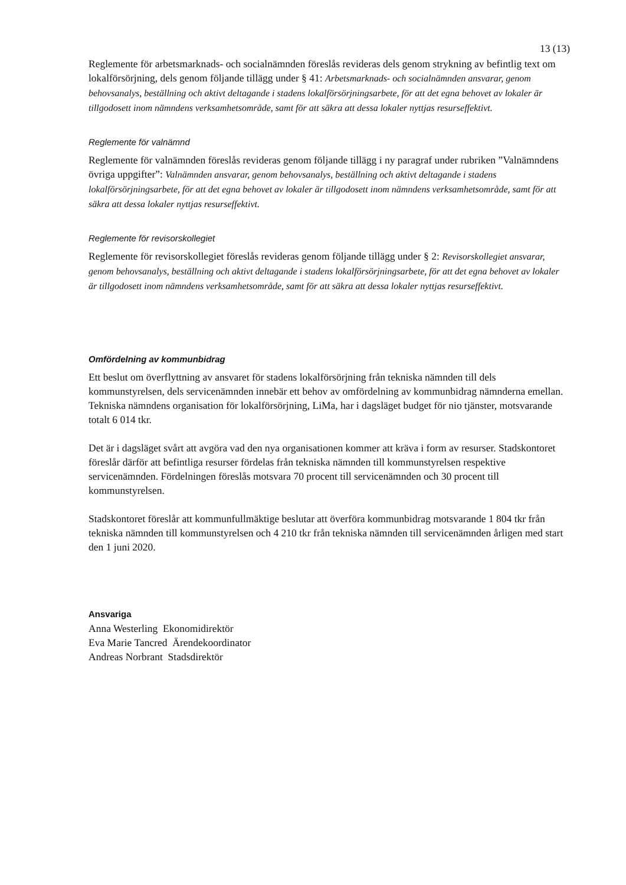13 (13)
Reglemente för arbetsmarknads- och socialnämnden föreslås revideras dels genom strykning av befintlig text om lokalförsörjning, dels genom följande tillägg under § 41: Arbetsmarknads- och socialnämnden ansvarar, genom behovsanalys, beställning och aktivt deltagande i stadens lokalförsörjningsarbete, för att det egna behovet av lokaler är tillgodosett inom nämndens verksamhetsområde, samt för att säkra att dessa lokaler nyttjas resurseffektivt.
Reglemente för valnämnd
Reglemente för valnämnden föreslås revideras genom följande tillägg i ny paragraf under rubriken ”Valnämndens övriga uppgifter”: Valnämnden ansvarar, genom behovsanalys, beställning och aktivt deltagande i stadens lokalförsörjningsarbete, för att det egna behovet av lokaler är tillgodosett inom nämndens verksamhetsområde, samt för att säkra att dessa lokaler nyttjas resurseffektivt.
Reglemente för revisorskollegiet
Reglemente för revisorskollegiet föreslås revideras genom följande tillägg under § 2: Revisorskollegiet ansvarar, genom behovsanalys, beställning och aktivt deltagande i stadens lokalförsörjningsarbete, för att det egna behovet av lokaler är tillgodosett inom nämndens verksamhetsområde, samt för att säkra att dessa lokaler nyttjas resurseffektivt.
Omfördelning av kommunbidrag
Ett beslut om överflyttning av ansvaret för stadens lokalförsörjning från tekniska nämnden till dels kommunstyrelsen, dels servicenämnden innebär ett behov av omfördelning av kommunbidrag nämnderna emellan. Tekniska nämndens organisation för lokalförsörjning, LiMa, har i dagsläget budget för nio tjänster, motsvarande totalt 6 014 tkr.
Det är i dagsläget svårt att avgöra vad den nya organisationen kommer att kräva i form av resurser. Stadskontoret föreslår därför att befintliga resurser fördelas från tekniska nämnden till kommunstyrelsen respektive servicenämnden. Fördelningen föreslås motsvara 70 procent till servicenämnden och 30 procent till kommunstyrelsen.
Stadskontoret föreslår att kommunfullmäktige beslutar att överföra kommunbidrag motsvarande 1 804 tkr från tekniska nämnden till kommunstyrelsen och 4 210 tkr från tekniska nämnden till servicenämnden årligen med start den 1 juni 2020.
Ansvariga
Anna Westerling Ekonomidirektör
Eva Marie Tancred Ärendekoordinator
Andreas Norbrant Stadsdirektör